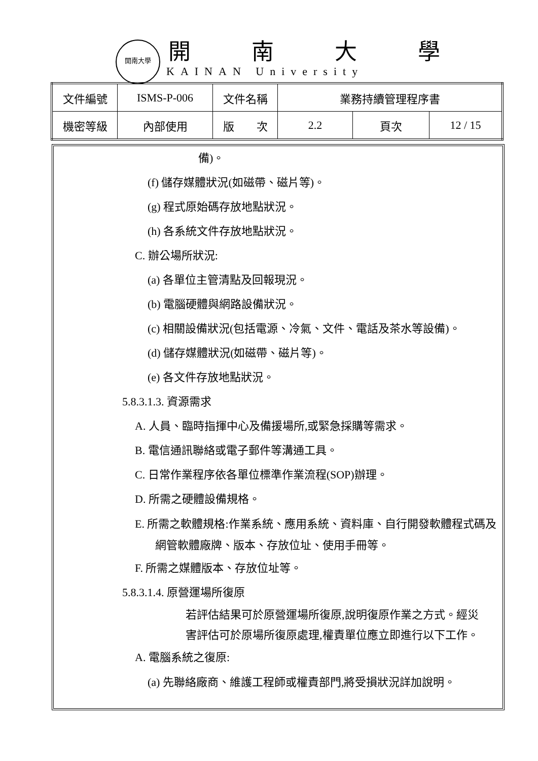開南大學
開南大學
KAINAN University
| 文件編號 | ISMS-P-006 | 文件名稱 | 業務持續管理程序書 | | |
| 機密等級 | 內部使用 | 版 次 | 2.2 | 頁次 | 12 / 15 |
備)。
(f) 儲存媒體狀況(如磁帶、磁片等)。
(g) 程式原始碼存放地點狀況。
(h) 各系統文件存放地點狀況。
C. 辦公場所狀況:
(a) 各單位主管清點及回報現況。
(b) 電腦硬體與網路設備狀況。
(c) 相關設備狀況(包括電源、冷氣、文件、電話及茶水等設備)。
(d) 儲存媒體狀況(如磁帶、磁片等)。
(e) 各文件存放地點狀況。
5.8.3.1.3. 資源需求
A. 人員、臨時指揮中心及備援場所,或緊急採購等需求。
B. 電信通訊聯絡或電子郵件等溝通工具。
C. 日常作業程序依各單位標準作業流程(SOP)辦理。
D. 所需之硬體設備規格。
E. 所需之軟體規格:作業系統、應用系統、資料庫、自行開發軟體程式碼及網管軟體廠牌、版本、存放位址、使用手冊等。
F. 所需之媒體版本、存放位址等。
5.8.3.1.4. 原營運場所復原
若評估結果可於原營運場所復原,說明復原作業之方式。經災害評估可於原場所復原處理,權責單位應立即進行以下工作。
A. 電腦系統之復原:
(a) 先聯絡廠商、維護工程師或權責部門,將受損狀況詳加說明。